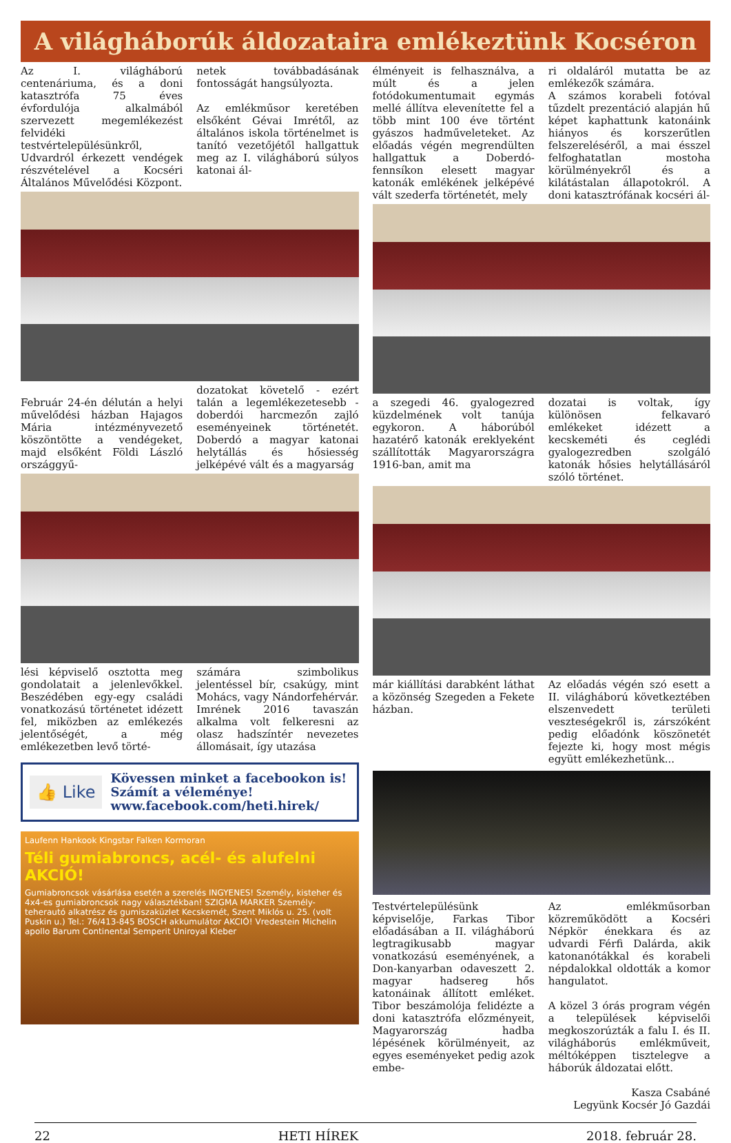A világháborúk áldozataira emlékeztünk Kocséron
Az I. világháború centenáriuma, és a doni katasztrófa 75 éves évfordulója alkalmából szervezett megemlékezést felvidéki testvértelepülésünkről, Udvardról érkezett vendégek részvételével a Kocséri Általános Művelődési Központ.
netek továbbadásának fontosságát hangsúlyozta.
Az emlékműsor keretében elsőként Gévai Imrétől, az általános iskola történelmet is tanító vezetőjétől hallgattuk meg az I. világháború súlyos katonai ál-
Február 24-én délután a helyi művelődési házban Hajagos Mária intézményvezető köszöntötte a vendégeket, majd elsőként Földi László országgyű-
dozatokat követelő - ezért talán a legemlékezetesebb - doberdói harcmezőn zajló eseményeinek történetét. Doberdó a magyar katonai helytállás és hősiesség jelképévé vált és a magyarság
lési képviselő osztotta meg gondolatait a jelenlevőkkel. Beszédében egy-egy családi vonatkozású történetet idézett fel, miközben az emlékezés jelentőségét, a még emlékezetben levő törté-
számára szimbolikus jelentéssel bír, csakúgy, mint Mohács, vagy Nándorfehérvár. Imrének 2016 tavaszán alkalma volt felkeresni az olasz hadszíntér nevezetes állomásait, így utazása
👍 Like
Kövessen minket a facebookon is!
Számít a véleménye!
www.facebook.com/heti.hirek/
Laufenn Hankook Kingstar Falken Kormoran
Téli gumiabroncs, acél- és alufelni AKCIÓ!
Gumiabroncsok vásárlása esetén a szerelés INGYENES! Személy, kisteher és 4x4-es gumiabroncsok nagy választékban! SZIGMA MARKER Személy- teherautó alkatrész és gumiszaküzlet Kecskemét, Szent Miklós u. 25. (volt Puskin u.) Tel.: 76/413-845 BOSCH akkumulátor AKCIÓ! Vredestein Michelin apollo Barum Continental Semperit Uniroyal Kleber
élményeit is felhasználva, a múlt és a jelen fotódokumentumait egymás mellé állítva elevenítette fel a több mint 100 éve történt gyászos hadműveleteket. Az előadás végén megrendülten hallgattuk a Doberdó-fennsíkon elesett magyar katonák emlékének jelképévé vált szederfa történetét, mely
ri oldaláról mutatta be az emlékezők számára.
A számos korabeli fotóval tűzdelt prezentáció alapján hű képet kaphattunk katonáink hiányos és korszerűtlen felszereléséről, a mai ésszel felfoghatatlan mostoha körülményekről és a kilátástalan állapotokról. A doni katasztrófának kocséri ál-
a szegedi 46. gyalogezred küzdelmének volt tanúja egykoron. A háborúból hazatérő katonák ereklyeként szállították Magyarországra 1916-ban, amit ma
dozatai is voltak, így különösen felkavaró emlékeket idézett a kecskeméti és ceglédi gyalogezredben szolgáló katonák hősies helytállásáról szóló történet.
már kiállítási darabként láthat a közönség Szegeden a Fekete házban.
Az előadás végén szó esett a II. világháború következtében elszenvedett területi veszteségekről is, zárszóként pedig előadónk köszönetét fejezte ki, hogy most mégis együtt emlékezhetünk...
Testvértelepülésünk képviselője, Farkas Tibor előadásában a II. világháború legtragikusabb magyar vonatkozású eseményének, a Don-kanyarban odaveszett 2. magyar hadsereg hős katonáinak állított emléket. Tibor beszámolója felidézte a doni katasztrófa előzményeit, Magyarország hadba lépésének körülményeit, az egyes eseményeket pedig azok embe-
Az emlékműsorban közreműködött a Kocséri Népkör énekkara és az udvardi Férfi Dalárda, akik katonanótákkal és korabeli népdalokkal oldották a komor hangulatot.
A közel 3 órás program végén a települések képviselői megkoszorúzták a falu I. és II. világháborús emlékműveit, méltóképpen tisztelegve a háborúk áldozatai előtt.
Kasza Csabáné
Legyünk Kocsér Jó Gazdái
22 HETI HÍREK 2018. február 28.